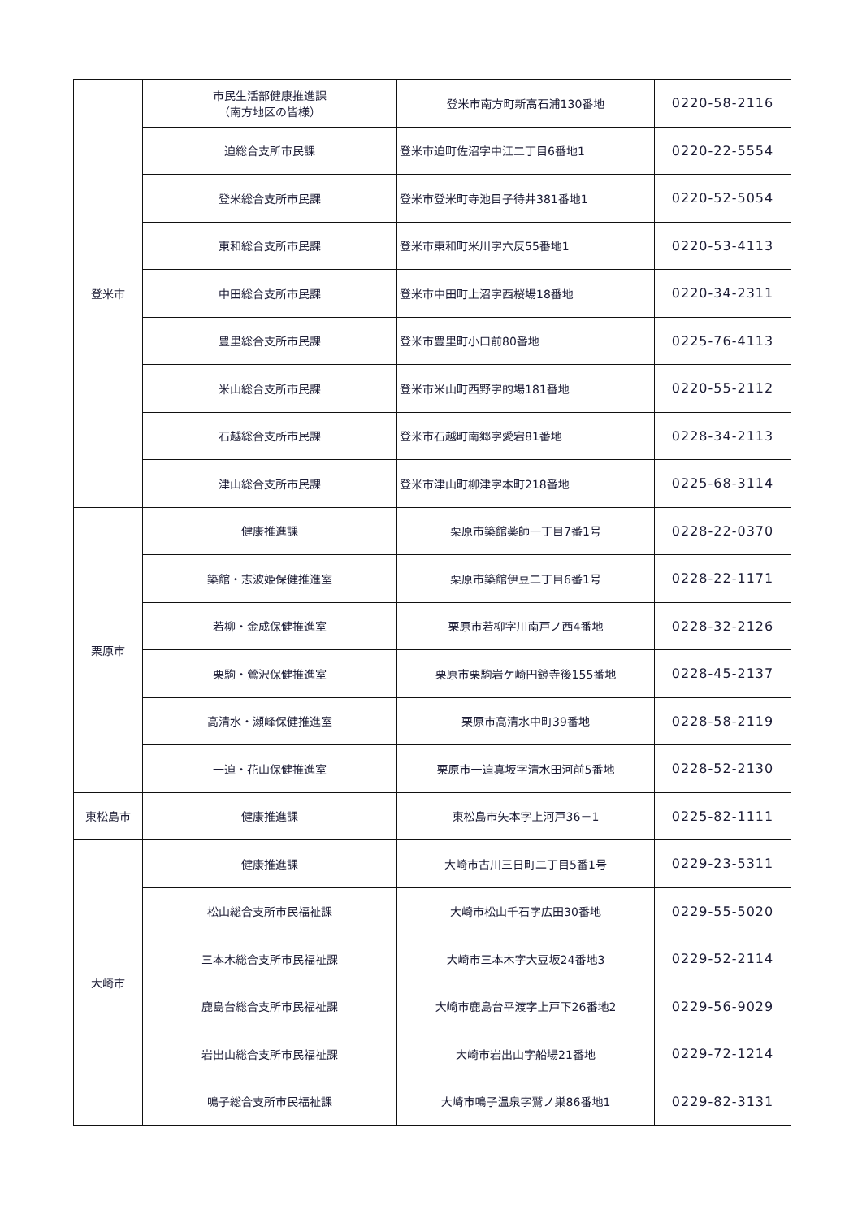| 登米市 | 市民生活部健康推進課 （南方地区の皆様） | 登米市南方町新高石浦130番地 | 0220-58-2116 |
| | 迫総合支所市民課 | 登米市迫町佐沼字中江二丁目6番地1 | 0220-22-5554 |
| | 登米総合支所市民課 | 登米市登米町寺池目子待井381番地1 | 0220-52-5054 |
| | 東和総合支所市民課 | 登米市東和町米川字六反55番地1 | 0220-53-4113 |
| | 中田総合支所市民課 | 登米市中田町上沼字西桜場18番地 | 0220-34-2311 |
| | 豊里総合支所市民課 | 登米市豊里町小口前80番地 | 0225-76-4113 |
| | 米山総合支所市民課 | 登米市米山町西野字的場181番地 | 0220-55-2112 |
| | 石越総合支所市民課 | 登米市石越町南郷字愛宕81番地 | 0228-34-2113 |
| | 津山総合支所市民課 | 登米市津山町柳津字本町218番地 | 0225-68-3114 |
| 栗原市 | 健康推進課 | 栗原市築館薬師一丁目7番1号 | 0228-22-0370 |
| | 築館・志波姫保健推進室 | 栗原市築館伊豆二丁目6番1号 | 0228-22-1171 |
| | 若柳・金成保健推進室 | 栗原市若柳字川南戸ノ西4番地 | 0228-32-2126 |
| | 栗駒・鶯沢保健推進室 | 栗原市栗駒岩ケ崎円鏡寺後155番地 | 0228-45-2137 |
| | 高清水・瀬峰保健推進室 | 栗原市高清水中町39番地 | 0228-58-2119 |
| | 一迫・花山保健推進室 | 栗原市一迫真坂字清水田河前5番地 | 0228-52-2130 |
| 東松島市 | 健康推進課 | 東松島市矢本字上河戸36－1 | 0225-82-1111 |
| 大崎市 | 健康推進課 | 大崎市古川三日町二丁目5番1号 | 0229-23-5311 |
| | 松山総合支所市民福祉課 | 大崎市松山千石字広田30番地 | 0229-55-5020 |
| | 三本木総合支所市民福祉課 | 大崎市三本木字大豆坂24番地3 | 0229-52-2114 |
| | 鹿島台総合支所市民福祉課 | 大崎市鹿島台平渡字上戸下26番地2 | 0229-56-9029 |
| | 岩出山総合支所市民福祉課 | 大崎市岩出山字船場21番地 | 0229-72-1214 |
| | 鳴子総合支所市民福祉課 | 大崎市鳴子温泉字鷲ノ巣86番地1 | 0229-82-3131 |